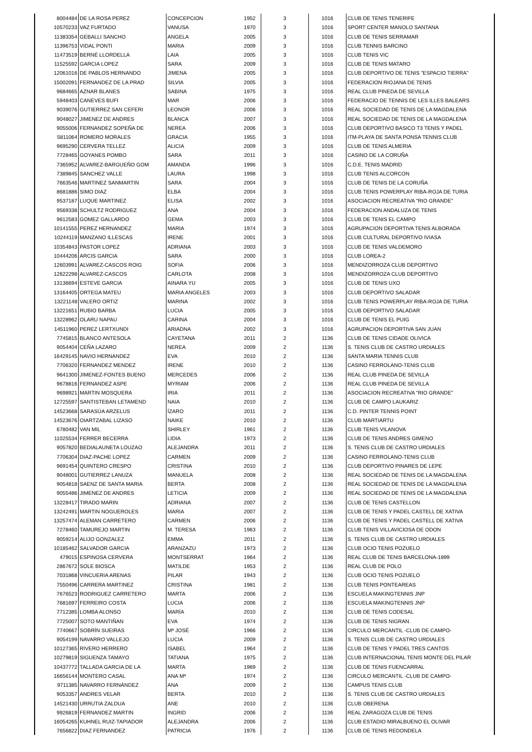| 8004484 | DE LA ROSA PEREZ | CONCEPCION | 1952 | 3 | 1016 | CLUB DE TENIS TENERIFE |
| 10570233 | VAZ FURTADO | VANUSA | 1970 | 3 | 1016 | SPORT CENTER MANOLO SANTANA |
| 11383354 | GEBALLI SANCHO | ANGELA | 2005 | 3 | 1016 | CLUB DE TENIS SERRAMAR |
| 11396753 | VIDAL PONTI | MARIA | 2009 | 3 | 1016 | CLUB TENNIS BARCINO |
| 11473519 | BERNÉ LLORDELLA | LAIA | 2005 | 3 | 1016 | CLUB TENIS VIC |
| 11525592 | GARCIA LOPEZ | SARA | 2009 | 3 | 1016 | CLUB DE TENIS MATARO |
| 12061016 | DE PABLOS HERNANDO | JIMENA | 2005 | 3 | 1016 | CLUB DEPORTIVO DE TENIS "ESPACIO TIERRA" |
| 15002091 | FERNANDEZ DE LA PRAD | SILVIA | 2005 | 3 | 1016 | FEDERACION RIOJANA DE TENIS |
| 9684665 | AZNAR BLANES | SABINA | 1975 | 3 | 1016 | REAL CLUB PINEDA DE SEVILLA |
| 5948403 | CANEVES BUFI | MAR | 2006 | 3 | 1016 | FEDERACIO DE TENNIS DE LES ILLES BALEARS |
| 9039076 | GUTIERREZ SAN CEFERI | LEONOR | 2006 | 3 | 1016 | REAL SOCIEDAD DE TENIS DE LA MAGDALENA |
| 9048027 | JIMENEZ DE ANDRES | BLANCA | 2007 | 3 | 1016 | REAL SOCIEDAD DE TENIS DE LA MAGDALENA |
| 9055006 | FERNANDEZ SOPEÑA DE | NEREA | 2006 | 3 | 1016 | CLUB DEPORTIVO BASICO T3 TENIS Y PADEL |
| 5811064 | ROMERO MORALES | GRACIA | 1955 | 3 | 1016 | ITM-PLAYA DE SANTA PONSA TENNIS CLUB |
| 9695290 | CERVERA TELLEZ | ALICIA | 2009 | 3 | 1016 | CLUB DE TENIS ALMERIA |
| 7728465 | GOYANES POMBO | SARA | 2011 | 3 | 1016 | CASINO DE LA CORUÑA |
| 7365952 | ALVAREZ-BARGUEÑO GOM | AMANDA | 1996 | 3 | 1016 | C.D.E. TENIS MADRID |
| 7389845 | SANCHEZ VALLE | LAURA | 1998 | 3 | 1016 | CLUB TENIS ALCORCON |
| 7663546 | MARTINEZ SANMARTIN | SARA | 2004 | 3 | 1016 | CLUB DE TENIS DE LA CORUÑA |
| 8681886 | SIMO DIAZ | ELBA | 2004 | 3 | 1016 | CLUB TENIS POWERPLAY RIBA-ROJA DE TURIA |
| 9537187 | LUQUE MARTINEZ | ELISA | 2002 | 3 | 1016 | ASOCIACION RECREATIVA "RIO GRANDE" |
| 9569338 | SCHULTZ RODRIGUEZ | ANA | 2004 | 3 | 1016 | FEDERACION ANDALUZA DE TENIS |
| 9612583 | GOMEZ GALLARDO | GEMA | 2003 | 3 | 1016 | CLUB DE TENIS EL CAMPO |
| 10141555 | PEREZ HERNANDEZ | MARIA | 1974 | 3 | 1016 | AGRUPACION DEPORTIVA TENIS ALBORADA |
| 10244119 | MANZANO ILLESCAS | IRENE | 2001 | 3 | 1016 | CLUB CULTURAL DEPORTIVO IVIASA |
| 10354843 | PASTOR LOPEZ | ADRIANA | 2003 | 3 | 1016 | CLUB DE TENIS VALDEMORO |
| 10444206 | ARCIS GARCIA | SARA | 2000 | 3 | 1016 | CLUB LOREA-2 |
| 12603991 | ALVAREZ-CASCOS ROIG | SOFIA | 2006 | 3 | 1016 | MENDIZORROZA CLUB DEPORTIVO |
| 12622298 | ALVAREZ-CASCOS | CARLOTA | 2008 | 3 | 1016 | MENDIZORROZA CLUB DEPORTIVO |
| 13136694 | ESTEVE GARCIA | AINARA YU | 2005 | 3 | 1016 | CLUB DE TENIS UXO |
| 13164405 | ORTEGA MATEU | MARIA ANGELES | 2003 | 3 | 1016 | CLUB DEPORTIVO SALADAR |
| 13221148 | VALERO ORTIZ | MARINA | 2002 | 3 | 1016 | CLUB TENIS POWERPLAY RIBA-ROJA DE TURIA |
| 13221651 | RUBIO BARBA | LUCIA | 2005 | 3 | 1016 | CLUB DEPORTIVO SALADAR |
| 13228962 | OLARU NAPAU | CARINA | 2004 | 3 | 1016 | CLUB DE TENIS EL PUIG |
| 14511960 | PEREZ LERTXUNDI | ARIADNA | 2002 | 3 | 1016 | AGRUPACION DEPORTIVA SAN JUAN |
| 7745815 | BLANCO ANTESOLA | CAYETANA | 2011 | 2 | 1136 | CLUB DE TENIS CIDADE OLIVICA |
| 9054404 | CEÑA LAZARO | NEREA | 2009 | 2 | 1136 | S. TENIS CLUB DE CASTRO URDIALES |
| 16429145 | NAVIO HERNANDEZ | EVA | 2010 | 2 | 1136 | SANTA MARIA TENNIS CLUB |
| 7706320 | FERNANDEZ MENDEZ | IRENE | 2010 | 2 | 1136 | CASINO FERROLANO-TENIS CLUB |
| 9641300 | JIMENEZ-FONTES BUENO | MERCEDES | 2006 | 2 | 1136 | REAL CLUB PINEDA DE SEVILLA |
| 9678816 | FERNANDEZ ASPE | MYRIAM | 2006 | 2 | 1136 | REAL CLUB PINEDA DE SEVILLA |
| 9698921 | MARTIN MOSQUERA | IRIA | 2011 | 2 | 1136 | ASOCIACION RECREATIVA "RIO GRANDE" |
| 12725597 | SANTISTEBAN LETAMEND | NAIA | 2010 | 2 | 1136 | CLUB DE CAMPO LAUKARIZ |
| 14523668 | SARASÚA ARZELUS | ÍZARO | 2011 | 2 | 1136 | C.D. PINTER TENNIS POINT |
| 14523676 | OIARTZABAL LIZASO | NAIKE | 2010 | 2 | 1136 | CLUB MARTIARTU |
| 6780482 | VAN MIL | SHIRLEY | 1961 | 2 | 1136 | CLUB TENIS VILANOVA |
| 11025534 | FERRER BECERRA | LIDIA | 1973 | 2 | 1136 | CLUB DE TENIS ANDRES GIMENO |
| 9057820 | BEDIALAUNETA LOUZAO | ALEJANDRA | 2011 | 2 | 1136 | S. TENIS CLUB DE CASTRO URDIALES |
| 7706304 | DIAZ-PACHE LOPEZ | CARMEN | 2009 | 2 | 1136 | CASINO FERROLANO-TENIS CLUB |
| 9691454 | QUINTERO CRESPO | CRISTINA | 2010 | 2 | 1136 | CLUB DEPORTIVO PINARES DE LEPE |
| 9048001 | GUTIERREZ LANUZA | MANUELA | 2008 | 2 | 1136 | REAL SOCIEDAD DE TENIS DE LA MAGDALENA |
| 9054818 | SAENZ DE SANTA MARIA | BERTA | 2008 | 2 | 1136 | REAL SOCIEDAD DE TENIS DE LA MAGDALENA |
| 9055486 | JIMENEZ DE ANDRES | LETICIA | 2009 | 2 | 1136 | REAL SOCIEDAD DE TENIS DE LA MAGDALENA |
| 13228417 | TIRADO MARIN | ADRIANA | 2007 | 2 | 1136 | CLUB DE TENIS CASTELLON |
| 13242491 | MARTIN NOGUEROLES | MARIA | 2007 | 2 | 1136 | CLUB DE TENIS Y PADEL CASTELL DE XATIVA |
| 13257474 | ALEMAN CARRETERO | CARMEN | 2006 | 2 | 1136 | CLUB DE TENIS Y PADEL CASTELL DE XATIVA |
| 7278460 | TAMUREJO MARTIN | M. TERESA | 1963 | 2 | 1136 | CLUB TENIS VILLAVICIOSA DE ODON |
| 9059214 | ALIJO GONZALEZ | EMMA | 2011 | 2 | 1136 | S. TENIS CLUB DE CASTRO URDIALES |
| 10185462 | SALVADOR GARCIA | ARANZAZU | 1973 | 2 | 1136 | CLUB OCIO TENIS POZUELO |
| 479015 | ESPINOSA CERVERA | MONTSERRAT | 1964 | 2 | 1136 | REAL CLUB DE TENIS BARCELONA-1899 |
| 2867672 | SOLE BIOSCA | MATILDE | 1953 | 2 | 1136 | REAL CLUB DE POLO |
| 7031868 | VINCUERIA ARENAS | PILAR | 1943 | 2 | 1136 | CLUB OCIO TENIS POZUELO |
| 7550496 | CARRERA MARTINEZ | CRISTINA | 1981 | 2 | 1136 | CLUB TENIS PONTEAREAS |
| 7676523 | RODRIGUEZ CARRETERO | MARTA | 2006 | 2 | 1136 | ESCUELA MAKINGTENNIS JNP |
| 7681697 | FERREIRO COSTA | LUCIA | 2006 | 2 | 1136 | ESCUELA MAKINGTENNIS JNP |
| 7712385 | LOMBA ALONSO | MARÍA | 2010 | 2 | 1136 | CLUB DE TENIS CODESAL |
| 7725007 | SOTO MANTIÑAN | EVA | 1974 | 2 | 1136 | CLUB DE TENIS NIGRAN |
| 7740667 | SOBRÍN SUEIRAS | Mª JOSÉ | 1966 | 2 | 1136 | CIRCULO MERCANTIL -CLUB DE CAMPO- |
| 9054199 | NAVARRO VALLEJO | LUCIA | 2009 | 2 | 1136 | S. TENIS CLUB DE CASTRO URDIALES |
| 10127365 | RIVERO HERRERO | ISABEL | 1964 | 2 | 1136 | CLUB DE TENIS Y PADEL TRES CANTOS |
| 10279819 | SIGUENZA TAMAYO | TATIANA | 1975 | 2 | 1136 | CLUB INTERNACIONAL TENIS MONTE DEL PILAR |
| 10437772 | TALLADA GARCIA DE LA | MARTA | 1969 | 2 | 1136 | CLUB DE TENIS FUENCARRAL |
| 16656144 | MONTERO CASAL | ANA Mª | 1974 | 2 | 1136 | CIRCULO MERCANTIL -CLUB DE CAMPO- |
| 9711385 | NAVARRO FERNÁNDEZ | ANA | 2009 | 2 | 1136 | CAMPUS TENIS CLUB |
| 9053357 | ANDRES VELAR | BERTA | 2010 | 2 | 1136 | S. TENIS CLUB DE CASTRO URDIALES |
| 14521430 | URRUTIA ZALDUA | ANE | 2010 | 2 | 1136 | CLUB OBERENA |
| 9926819 | FERNANDEZ MARTIN | INGRID | 2006 | 2 | 1136 | REAL ZARAGOZA CLUB DE TENIS |
| 16054265 | KUHNEL RUIZ-TAPIADOR | ALEJANDRA | 2006 | 2 | 1136 | CLUB ESTADIO MIRALBUENO EL OLIVAR |
| 7656822 | DIAZ FERNANDEZ | PATRICIA | 1976 | 2 | 1136 | CLUB DE TENIS REDONDELA |